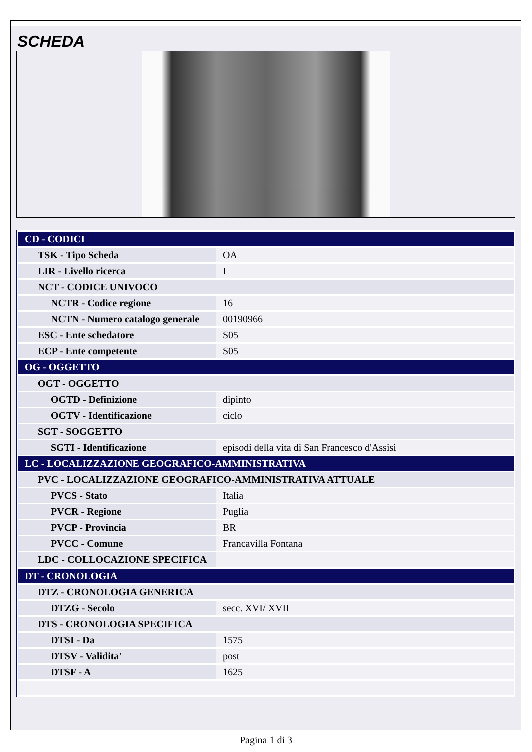SCHEDA
| CD - CODICI | |
| TSK - Tipo Scheda | OA |
| LIR - Livello ricerca | I |
| NCT - CODICE UNIVOCO | |
| NCTR - Codice regione | 16 |
| NCTN - Numero catalogo generale | 00190966 |
| ESC - Ente schedatore | S05 |
| ECP - Ente competente | S05 |
| OG - OGGETTO | |
| OGT - OGGETTO | |
| OGTD - Definizione | dipinto |
| OGTV - Identificazione | ciclo |
| SGT - SOGGETTO | |
| SGTI - Identificazione | episodi della vita di San Francesco d'Assisi |
| LC - LOCALIZZAZIONE GEOGRAFICO-AMMINISTRATIVA | |
| PVC - LOCALIZZAZIONE GEOGRAFICO-AMMINISTRATIVA ATTUALE | |
| PVCS - Stato | Italia |
| PVCR - Regione | Puglia |
| PVCP - Provincia | BR |
| PVCC - Comune | Francavilla Fontana |
| LDC - COLLOCAZIONE SPECIFICA | |
| DT - CRONOLOGIA | |
| DTZ - CRONOLOGIA GENERICA | |
| DTZG - Secolo | secc. XVI/ XVII |
| DTS - CRONOLOGIA SPECIFICA | |
| DTSI - Da | 1575 |
| DTSV - Validita' | post |
| DTSF - A | 1625 |
Pagina 1 di 3